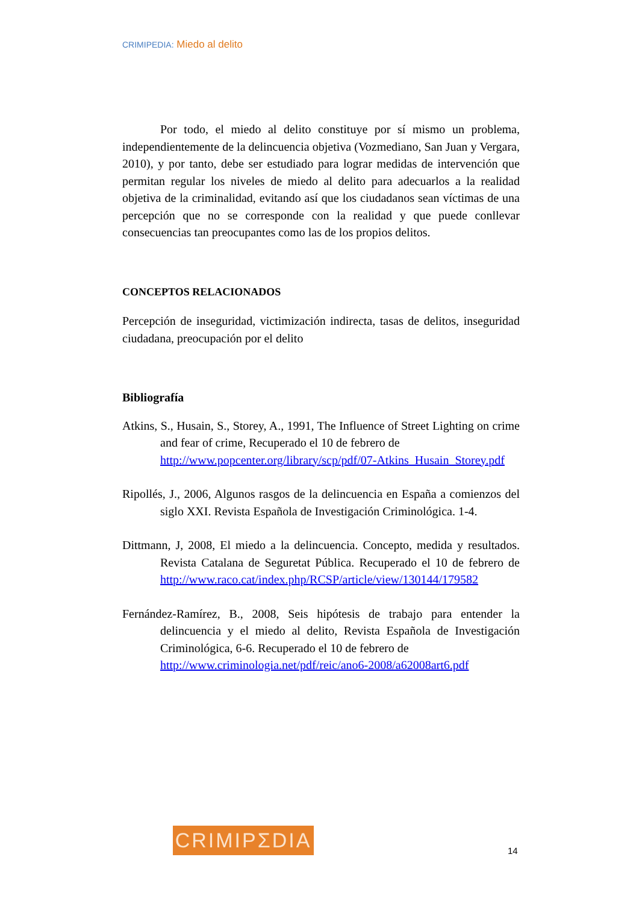CRIMIPEDIA: Miedo al delito
Por todo, el miedo al delito constituye por sí mismo un problema, independientemente de la delincuencia objetiva (Vozmediano, San Juan y Vergara, 2010), y por tanto, debe ser estudiado para lograr medidas de intervención que permitan regular los niveles de miedo al delito para adecuarlos a la realidad objetiva de la criminalidad, evitando así que los ciudadanos sean víctimas de una percepción que no se corresponde con la realidad y que puede conllevar consecuencias tan preocupantes como las de los propios delitos.
CONCEPTOS RELACIONADOS
Percepción de inseguridad, victimización indirecta, tasas de delitos, inseguridad ciudadana, preocupación por el delito
Bibliografía
Atkins, S., Husain, S., Storey, A., 1991, The Influence of Street Lighting on crime and fear of crime, Recuperado el 10 de febrero de
http://www.popcenter.org/library/scp/pdf/07-Atkins_Husain_Storey.pdf
Ripollés, J., 2006, Algunos rasgos de la delincuencia en España a comienzos del siglo XXI. Revista Española de Investigación Criminológica. 1-4.
Dittmann, J, 2008, El miedo a la delincuencia. Concepto, medida y resultados. Revista Catalana de Seguretat Pública. Recuperado el 10 de febrero de http://www.raco.cat/index.php/RCSP/article/view/130144/179582
Fernández-Ramírez, B., 2008, Seis hipótesis de trabajo para entender la delincuencia y el miedo al delito, Revista Española de Investigación Criminológica, 6-6. Recuperado el 10 de febrero de
http://www.criminologia.net/pdf/reic/ano6-2008/a62008art6.pdf
CRIMIPΣDIA
14